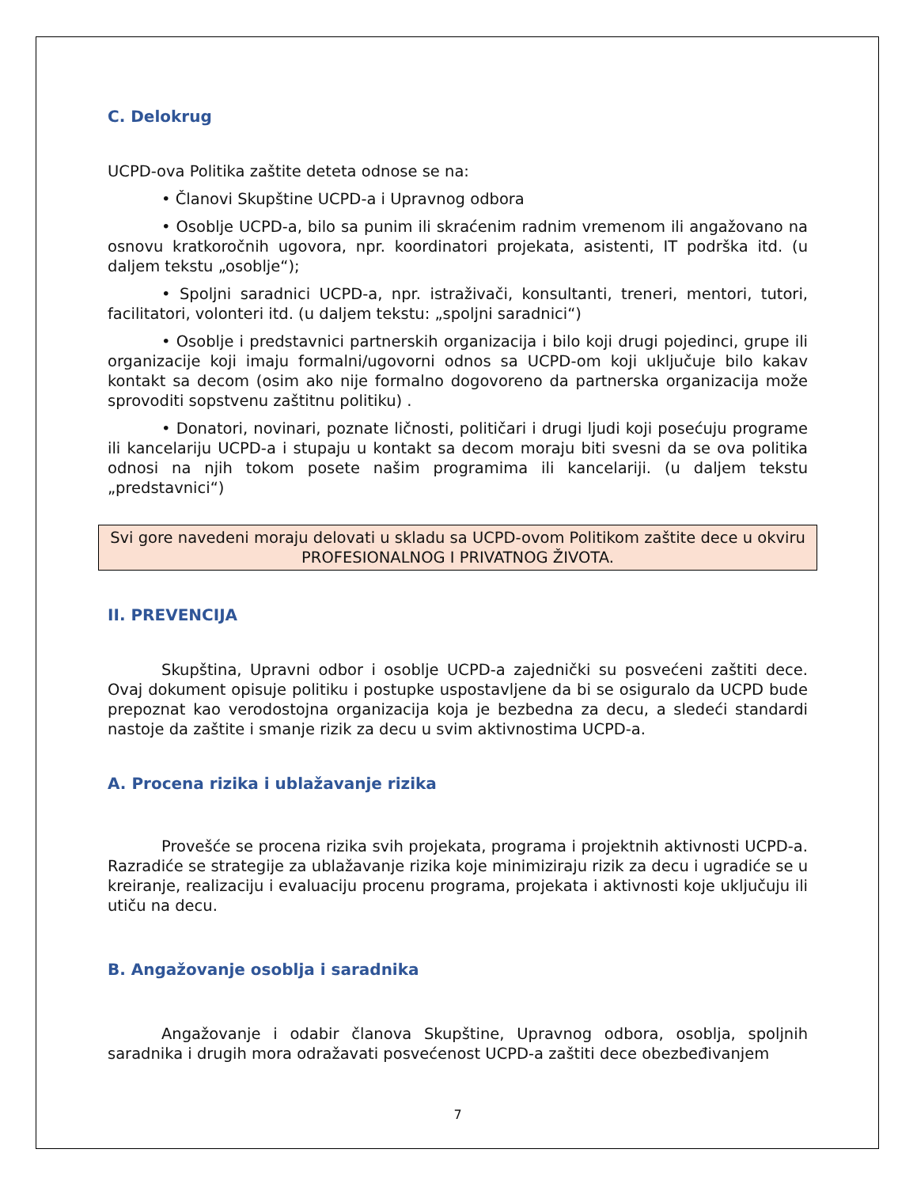C. Delokrug
UCPD-ova Politika zaštite deteta odnose se na:
• Članovi Skupštine UCPD-a i Upravnog odbora
• Osoblje UCPD-a, bilo sa punim ili skraćenim radnim vremenom ili angažovano na osnovu kratkoročnih ugovora, npr. koordinatori projekata, asistenti, IT podrška itd. (u daljem tekstu „osoblje“);
• Spoljni saradnici UCPD-a, npr. istraživači, konsultanti, treneri, mentori, tutori, facilitatori, volonteri itd. (u daljem tekstu: „spoljni saradnici“)
• Osoblje i predstavnici partnerskih organizacija i bilo koji drugi pojedinci, grupe ili organizacije koji imaju formalni/ugovorni odnos sa UCPD-om koji uključuje bilo kakav kontakt sa decom (osim ako nije formalno dogovoreno da partnerska organizacija može sprovoditi sopstvenu zaštitnu politiku) .
• Donatori, novinari, poznate ličnosti, političari i drugi ljudi koji posećuju programe ili kancelariju UCPD-a i stupaju u kontakt sa decom moraju biti svesni da se ova politika odnosi na njih tokom posete našim programima ili kancelariji. (u daljem tekstu „predstavnici“)
Svi gore navedeni moraju delovati u skladu sa UCPD-ovom Politikom zaštite dece u okviru PROFESIONALNOG I PRIVATNOG ŽIVOTA.
II. PREVENCIJA
Skupština, Upravni odbor i osoblje UCPD-a zajednički su posvećeni zaštiti dece. Ovaj dokument opisuje politiku i postupke uspostavljene da bi se osiguralo da UCPD bude prepoznat kao verodostojna organizacija koja je bezbedna za decu, a sledeći standardi nastoje da zaštite i smanje rizik za decu u svim aktivnostima UCPD-a.
A. Procena rizika i ublažavanje rizika
Provešće se procena rizika svih projekata, programa i projektnih aktivnosti UCPD-a. Razradiće se strategije za ublažavanje rizika koje minimiziraju rizik za decu i ugradiće se u kreiranje, realizaciju i evaluaciju procenu programa, projekata i aktivnosti koje uključuju ili utiču na decu.
B. Angažovanje osoblja i saradnika
Angažovanje i odabir članova Skupštine, Upravnog odbora, osoblja, spoljnih saradnika i drugih mora odražavati posvećenost UCPD-a zaštiti dece obezbeđivanjem
7